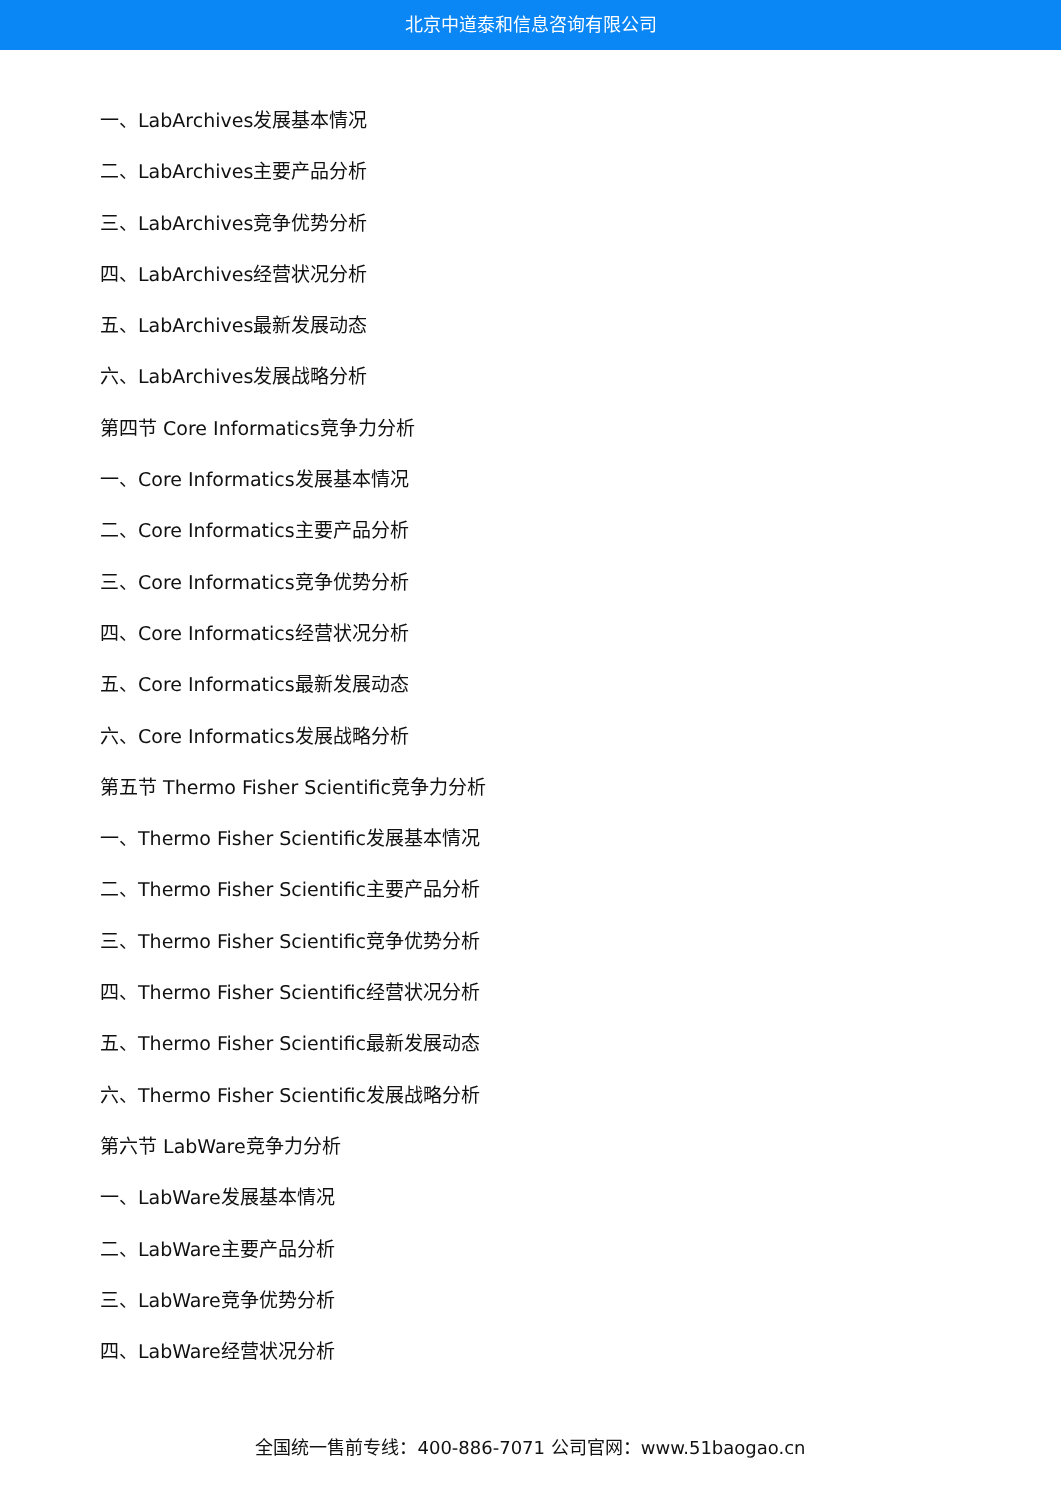北京中道泰和信息咨询有限公司
一、LabArchives发展基本情况
二、LabArchives主要产品分析
三、LabArchives竞争优势分析
四、LabArchives经营状况分析
五、LabArchives最新发展动态
六、LabArchives发展战略分析
第四节 Core Informatics竞争力分析
一、Core Informatics发展基本情况
二、Core Informatics主要产品分析
三、Core Informatics竞争优势分析
四、Core Informatics经营状况分析
五、Core Informatics最新发展动态
六、Core Informatics发展战略分析
第五节 Thermo Fisher Scientific竞争力分析
一、Thermo Fisher Scientific发展基本情况
二、Thermo Fisher Scientific主要产品分析
三、Thermo Fisher Scientific竞争优势分析
四、Thermo Fisher Scientific经营状况分析
五、Thermo Fisher Scientific最新发展动态
六、Thermo Fisher Scientific发展战略分析
第六节 LabWare竞争力分析
一、LabWare发展基本情况
二、LabWare主要产品分析
三、LabWare竞争优势分析
四、LabWare经营状况分析
全国统一售前专线：400-886-7071 公司官网：www.51baogao.cn